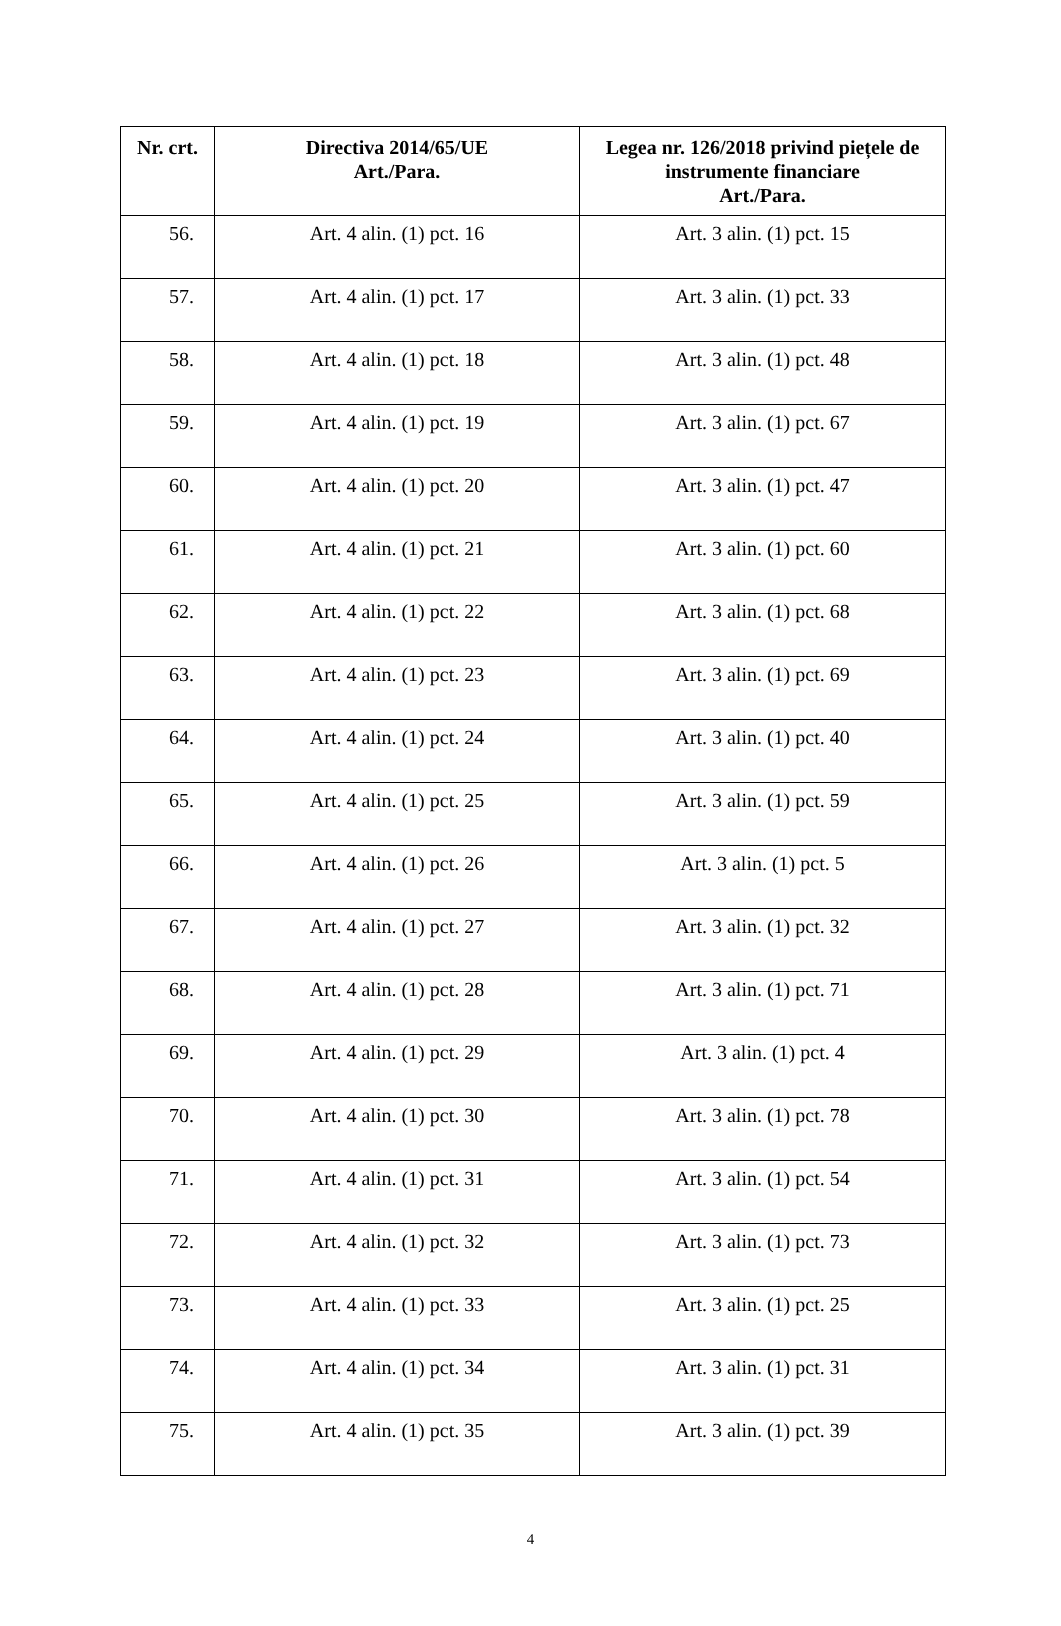| Nr. crt. | Directiva 2014/65/UE Art./Para. | Legea nr. 126/2018 privind piețele de instrumente financiare Art./Para. |
| --- | --- | --- |
| 56. | Art. 4 alin. (1) pct. 16 | Art. 3 alin. (1) pct. 15 |
| 57. | Art. 4 alin. (1) pct. 17 | Art. 3 alin. (1) pct. 33 |
| 58. | Art. 4 alin. (1) pct. 18 | Art. 3 alin. (1) pct. 48 |
| 59. | Art. 4 alin. (1) pct. 19 | Art. 3 alin. (1) pct. 67 |
| 60. | Art. 4 alin. (1) pct. 20 | Art. 3 alin. (1) pct. 47 |
| 61. | Art. 4 alin. (1) pct. 21 | Art. 3 alin. (1) pct. 60 |
| 62. | Art. 4 alin. (1) pct. 22 | Art. 3 alin. (1) pct. 68 |
| 63. | Art. 4 alin. (1) pct. 23 | Art. 3 alin. (1) pct. 69 |
| 64. | Art. 4 alin. (1) pct. 24 | Art. 3 alin. (1) pct. 40 |
| 65. | Art. 4 alin. (1) pct. 25 | Art. 3 alin. (1) pct. 59 |
| 66. | Art. 4 alin. (1) pct. 26 | Art. 3 alin. (1) pct. 5 |
| 67. | Art. 4 alin. (1) pct. 27 | Art. 3 alin. (1) pct. 32 |
| 68. | Art. 4 alin. (1) pct. 28 | Art. 3 alin. (1) pct. 71 |
| 69. | Art. 4 alin. (1) pct. 29 | Art. 3 alin. (1) pct. 4 |
| 70. | Art. 4 alin. (1) pct. 30 | Art. 3 alin. (1) pct. 78 |
| 71. | Art. 4 alin. (1) pct. 31 | Art. 3 alin. (1) pct. 54 |
| 72. | Art. 4 alin. (1) pct. 32 | Art. 3 alin. (1) pct. 73 |
| 73. | Art. 4 alin. (1) pct. 33 | Art. 3 alin. (1) pct. 25 |
| 74. | Art. 4 alin. (1) pct. 34 | Art. 3 alin. (1) pct. 31 |
| 75. | Art. 4 alin. (1) pct. 35 | Art. 3 alin. (1) pct. 39 |
4